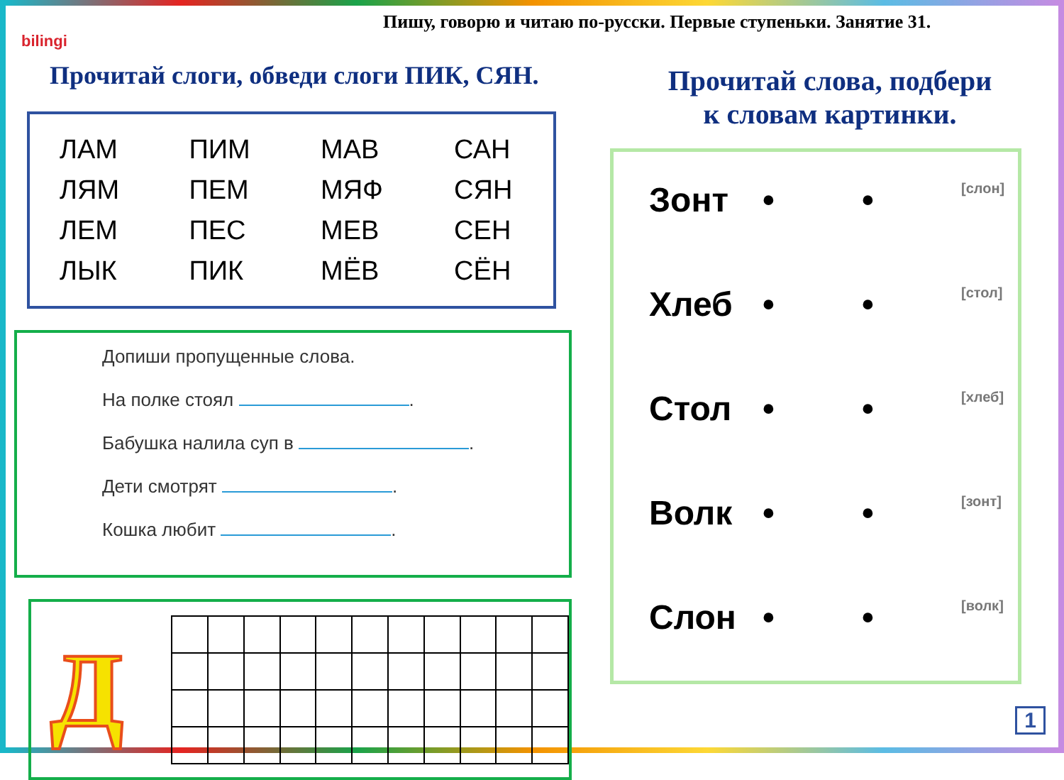bilingi
Пишу, говорю и читаю по-русски. Первые ступеньки. Занятие 31.
Прочитай слоги, обведи слоги ПИК, СЯН.
| ЛАМ | ПИМ | МАВ | САН |
| ЛЯМ | ПЕМ | МЯФ | СЯН |
| ЛЕМ | ПЕС | МЕВ | СЕН |
| ЛЫК | ПИК | МЁВ | СЁН |
Допиши пропущенные слова.
На полке стоял .
Бабушка налила суп в .
Дети смотрят .
Кошка любит .
Д
Прочитай слова, подбери
к словам картинки.
Зонт • • [слон]
Хлеб • • [стол]
Стол • • [хлеб]
Волк • • [зонт]
Слон • • [волк]
1